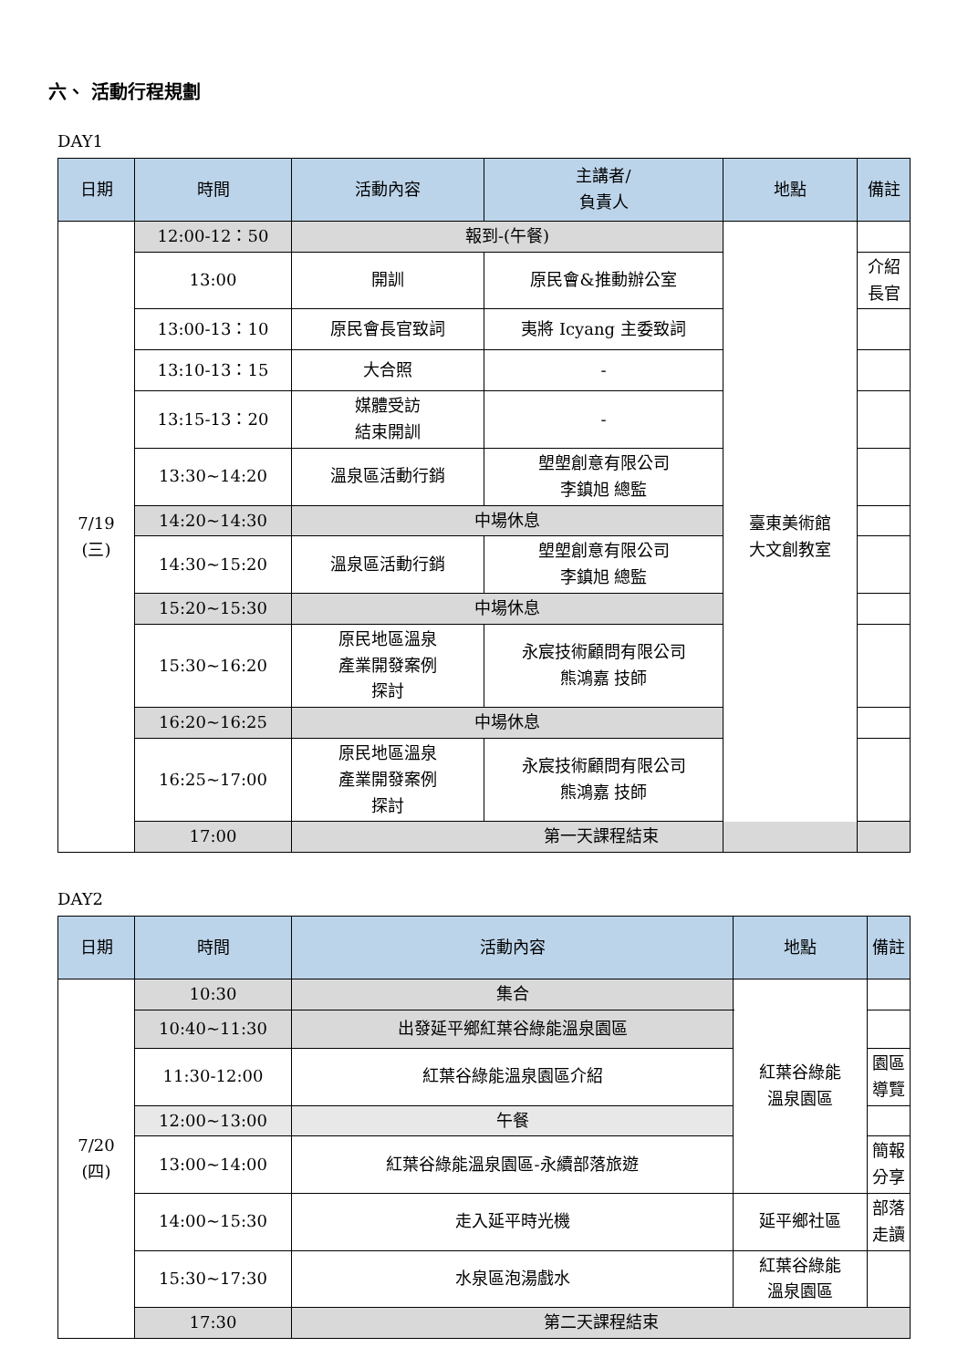六、 活動行程規劃
DAY1
| 日期 | 時間 | 活動內容 | 主講者/ 負責人 | 地點 | 備註 |
| --- | --- | --- | --- | --- | --- |
| 7/19 (三) | 12:00-12：50 | 報到-(午餐) | | 臺東美術館 大文創教室 | |
| | 13:00 | 開訓 | 原民會&推動辦公室 | | 介紹 長官 |
| | 13:00-13：10 | 原民會長官致詞 | 夷將 Icyang 主委致詞 | | |
| | 13:10-13：15 | 大合照 | - | | |
| | 13:15-13：20 | 媒體受訪 結束開訓 | - | | |
| | 13:30~14:20 | 溫泉區活動行銷 | 塱塱創意有限公司 李鎮旭 總監 | | |
| | 14:20~14:30 | 中場休息 | | | |
| | 14:30~15:20 | 溫泉區活動行銷 | 塱塱創意有限公司 李鎮旭 總監 | | |
| | 15:20~15:30 | 中場休息 | | | |
| | 15:30~16:20 | 原民地區溫泉 產業開發案例 探討 | 永宸技術顧問有限公司 熊鴻嘉 技師 | | |
| | 16:20~16:25 | 中場休息 | | | |
| | 16:25~17:00 | 原民地區溫泉 產業開發案例 探討 | 永宸技術顧問有限公司 熊鴻嘉 技師 | | |
| | 17:00 | 第一天課程結束 | | | |
DAY2
| 日期 | 時間 | 活動內容 | 地點 | 備註 |
| --- | --- | --- | --- | --- |
| 7/20 (四) | 10:30 | 集合 | 紅葉谷綠能 溫泉園區 | |
| | 10:40~11:30 | 出發延平鄉紅葉谷綠能溫泉園區 | | |
| | 11:30-12:00 | 紅葉谷綠能溫泉園區介紹 | | 園區 導覽 |
| | 12:00~13:00 | 午餐 | | |
| | 13:00~14:00 | 紅葉谷綠能溫泉園區-永續部落旅遊 | | 簡報 分享 |
| | 14:00~15:30 | 走入延平時光機 | 延平鄉社區 | 部落 走讀 |
| | 15:30~17:30 | 水泉區泡湯戲水 | 紅葉谷綠能 溫泉園區 | |
| | 17:30 | 第二天課程結束 | | |